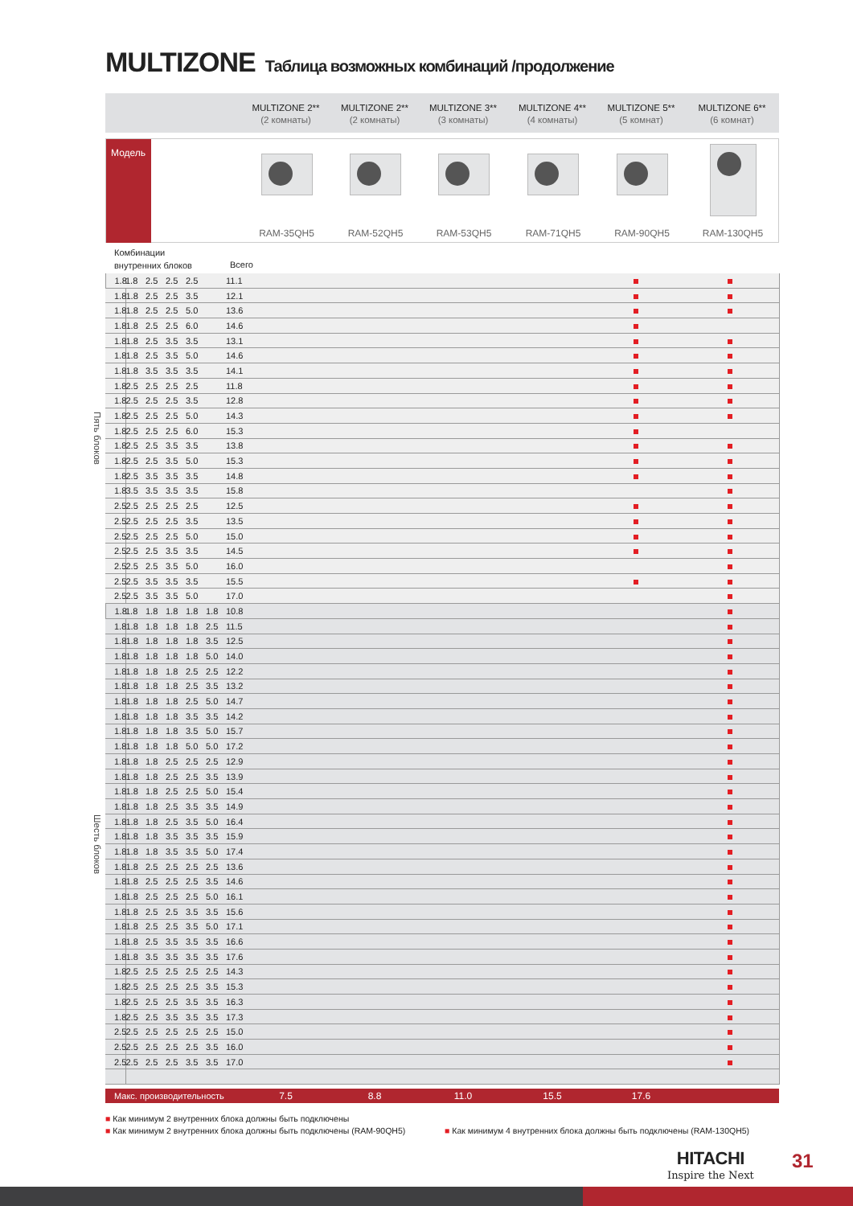MULTIZONE Таблица возможных комбинаций /продолжение
MULTIZONE 2**
(2 комнаты)
MULTIZONE 2**
(2 комнаты)
MULTIZONE 3**
(3 комнаты)
MULTIZONE 4**
(4 комнаты)
MULTIZONE 5**
(5 комнат)
MULTIZONE 6**
(6 комнат)
Модель
RAM-35QH5
RAM-52QH5
RAM-53QH5
RAM-71QH5
RAM-90QH5
RAM-130QH5
Комбинации
внутренних блоков
Всего
| Пять блоков | 1.8 | 1.8 | 2.5 | 2.5 | 2.5 | | 11.1 | | | |
| | 1.8 | 1.8 | 2.5 | 2.5 | 3.5 | | 12.1 | | | |
| | 1.8 | 1.8 | 2.5 | 2.5 | 5.0 | | 13.6 | | | |
| | 1.8 | 1.8 | 2.5 | 2.5 | 6.0 | | 14.6 | | | |
| | 1.8 | 1.8 | 2.5 | 3.5 | 3.5 | | 13.1 | | | |
| | 1.8 | 1.8 | 2.5 | 3.5 | 5.0 | | 14.6 | | | |
| | 1.8 | 1.8 | 3.5 | 3.5 | 3.5 | | 14.1 | | | |
| | 1.8 | 2.5 | 2.5 | 2.5 | 2.5 | | 11.8 | | | |
| | 1.8 | 2.5 | 2.5 | 2.5 | 3.5 | | 12.8 | | | |
| | 1.8 | 2.5 | 2.5 | 2.5 | 5.0 | | 14.3 | | | |
| | 1.8 | 2.5 | 2.5 | 2.5 | 6.0 | | 15.3 | | | |
| | 1.8 | 2.5 | 2.5 | 3.5 | 3.5 | | 13.8 | | | |
| | 1.8 | 2.5 | 2.5 | 3.5 | 5.0 | | 15.3 | | | |
| | 1.8 | 2.5 | 3.5 | 3.5 | 3.5 | | 14.8 | | | |
| | 1.8 | 3.5 | 3.5 | 3.5 | 3.5 | | 15.8 | | | |
| | 2.5 | 2.5 | 2.5 | 2.5 | 2.5 | | 12.5 | | | |
| | 2.5 | 2.5 | 2.5 | 2.5 | 3.5 | | 13.5 | | | |
| | 2.5 | 2.5 | 2.5 | 2.5 | 5.0 | | 15.0 | | | |
| | 2.5 | 2.5 | 2.5 | 3.5 | 3.5 | | 14.5 | | | |
| | 2.5 | 2.5 | 2.5 | 3.5 | 5.0 | | 16.0 | | | |
| | 2.5 | 2.5 | 3.5 | 3.5 | 3.5 | | 15.5 | | | |
| | 2.5 | 2.5 | 3.5 | 3.5 | 5.0 | | 17.0 | | | |
| Шесть блоков | 1.8 | 1.8 | 1.8 | 1.8 | 1.8 | 1.8 | 10.8 | | | |
| | 1.8 | 1.8 | 1.8 | 1.8 | 1.8 | 2.5 | 11.5 | | | |
| | 1.8 | 1.8 | 1.8 | 1.8 | 1.8 | 3.5 | 12.5 | | | |
| | 1.8 | 1.8 | 1.8 | 1.8 | 1.8 | 5.0 | 14.0 | | | |
| | 1.8 | 1.8 | 1.8 | 1.8 | 2.5 | 2.5 | 12.2 | | | |
| | 1.8 | 1.8 | 1.8 | 1.8 | 2.5 | 3.5 | 13.2 | | | |
| | 1.8 | 1.8 | 1.8 | 1.8 | 2.5 | 5.0 | 14.7 | | | |
| | 1.8 | 1.8 | 1.8 | 1.8 | 3.5 | 3.5 | 14.2 | | | |
| | 1.8 | 1.8 | 1.8 | 1.8 | 3.5 | 5.0 | 15.7 | | | |
| | 1.8 | 1.8 | 1.8 | 1.8 | 5.0 | 5.0 | 17.2 | | | |
| | 1.8 | 1.8 | 1.8 | 2.5 | 2.5 | 2.5 | 12.9 | | | |
| | 1.8 | 1.8 | 1.8 | 2.5 | 2.5 | 3.5 | 13.9 | | | |
| | 1.8 | 1.8 | 1.8 | 2.5 | 2.5 | 5.0 | 15.4 | | | |
| | 1.8 | 1.8 | 1.8 | 2.5 | 3.5 | 3.5 | 14.9 | | | |
| | 1.8 | 1.8 | 1.8 | 2.5 | 3.5 | 5.0 | 16.4 | | | |
| | 1.8 | 1.8 | 1.8 | 3.5 | 3.5 | 3.5 | 15.9 | | | |
| | 1.8 | 1.8 | 1.8 | 3.5 | 3.5 | 5.0 | 17.4 | | | |
| | 1.8 | 1.8 | 2.5 | 2.5 | 2.5 | 2.5 | 13.6 | | | |
| | 1.8 | 1.8 | 2.5 | 2.5 | 2.5 | 3.5 | 14.6 | | | |
| | 1.8 | 1.8 | 2.5 | 2.5 | 2.5 | 5.0 | 16.1 | | | |
| | 1.8 | 1.8 | 2.5 | 2.5 | 3.5 | 3.5 | 15.6 | | | |
| | 1.8 | 1.8 | 2.5 | 2.5 | 3.5 | 5.0 | 17.1 | | | |
| | 1.8 | 1.8 | 2.5 | 3.5 | 3.5 | 3.5 | 16.6 | | | |
| | 1.8 | 1.8 | 3.5 | 3.5 | 3.5 | 3.5 | 17.6 | | | |
| | 1.8 | 2.5 | 2.5 | 2.5 | 2.5 | 2.5 | 14.3 | | | |
| | 1.8 | 2.5 | 2.5 | 2.5 | 2.5 | 3.5 | 15.3 | | | |
| | 1.8 | 2.5 | 2.5 | 2.5 | 3.5 | 3.5 | 16.3 | | | |
| | 1.8 | 2.5 | 2.5 | 3.5 | 3.5 | 3.5 | 17.3 | | | |
| | 2.5 | 2.5 | 2.5 | 2.5 | 2.5 | 2.5 | 15.0 | | | |
| | 2.5 | 2.5 | 2.5 | 2.5 | 2.5 | 3.5 | 16.0 | | | |
| | 2.5 | 2.5 | 2.5 | 2.5 | 3.5 | 3.5 | 17.0 | | | |
Макс. производительность
7.5
8.8
11.0
15.5
17.6
■ Как минимум 2 внутренних блока должны быть подключены
■ Как минимум 2 внутренних блока должны быть подключены (RAM-90QH5)
■ Как минимум 4 внутренних блока должны быть подключены (RAM-130QH5)
HITACHI
Inspire the Next
31